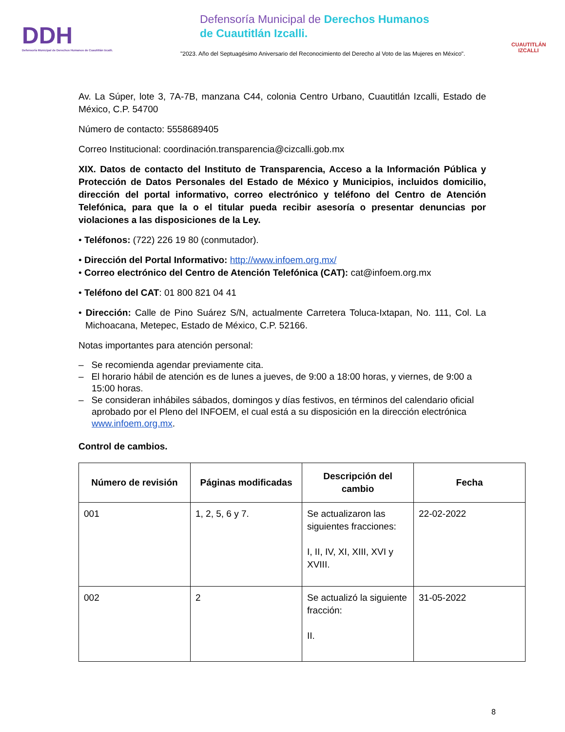DDH
Defensoría Municipal de Derechos Humanos de Cuautitlán Izcalli.
Defensoría Municipal de Derechos Humanos
de Cuautitlán Izcalli.
"2023. Año del Septuagésimo Aniversario del Reconocimiento del Derecho al Voto de las Mujeres en México".
CUAUTITLÁN
IZCALLI
Av. La Súper, lote 3, 7A-7B, manzana C44, colonia Centro Urbano, Cuautitlán Izcalli, Estado de México, C.P. 54700
Número de contacto: 5558689405
Correo Institucional: coordinación.transparencia@cizcalli.gob.mx
XIX. Datos de contacto del Instituto de Transparencia, Acceso a la Información Pública y Protección de Datos Personales del Estado de México y Municipios, incluidos domicilio, dirección del portal informativo, correo electrónico y teléfono del Centro de Atención Telefónica, para que la o el titular pueda recibir asesoría o presentar denuncias por violaciones a las disposiciones de la Ley.
• Teléfonos: (722) 226 19 80 (conmutador).
• Dirección del Portal Informativo: http://www.infoem.org.mx/
• Correo electrónico del Centro de Atención Telefónica (CAT): cat@infoem.org.mx
• Teléfono del CAT: 01 800 821 04 41
• Dirección: Calle de Pino Suárez S/N, actualmente Carretera Toluca-Ixtapan, No. 111, Col. La Michoacana, Metepec, Estado de México, C.P. 52166.
Notas importantes para atención personal:
– Se recomienda agendar previamente cita.
– El horario hábil de atención es de lunes a jueves, de 9:00 a 18:00 horas, y viernes, de 9:00 a 15:00 horas.
– Se consideran inhábiles sábados, domingos y días festivos, en términos del calendario oficial aprobado por el Pleno del INFOEM, el cual está a su disposición en la dirección electrónica www.infoem.org.mx.
Control de cambios.
| Número de revisión | Páginas modificadas | Descripción del cambio | Fecha |
| --- | --- | --- | --- |
| 001 | 1, 2, 5, 6 y 7. | Se actualizaron las siguientes fracciones: I, II, IV, XI, XIII, XVI y XVIII. | 22-02-2022 |
| 002 | 2 | Se actualizó la siguiente fracción: II. | 31-05-2022 |
8